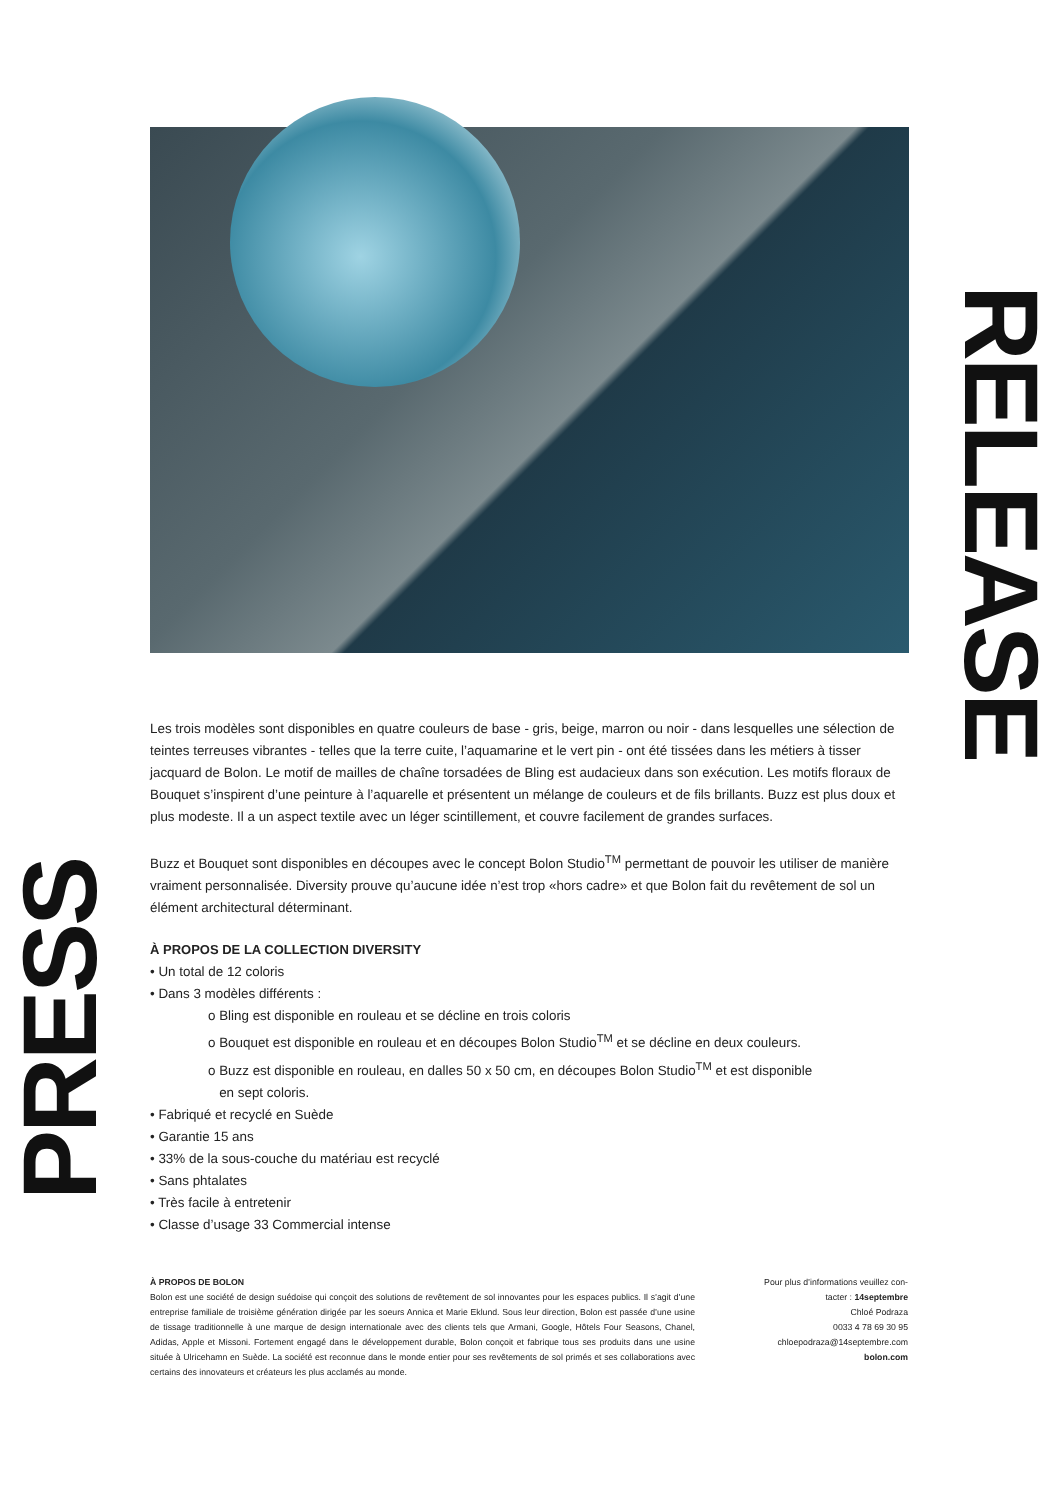RELEASE
PRESS
Les trois modèles sont disponibles en quatre couleurs de base - gris, beige, marron ou noir - dans lesquelles une sélection de teintes terreuses vibrantes - telles que la terre cuite, l’aquamarine et le vert pin - ont été tissées dans les métiers à tisser jacquard de Bolon. Le motif de mailles de chaîne torsadées de Bling est audacieux dans son exécution. Les motifs floraux de Bouquet s’inspirent d’une peinture à l’aquarelle et présentent un mélange de couleurs et de fils brillants. Buzz est plus doux et plus modeste. Il a un aspect textile avec un léger scintillement, et couvre facilement de grandes surfaces.
Buzz et Bouquet sont disponibles en découpes avec le concept Bolon Studio<sup>TM</sup> permettant de pouvoir les utiliser de manière vraiment personnalisée. Diversity prouve qu’aucune idée n’est trop «hors cadre» et que Bolon fait du revêtement de sol un élément architectural déterminant.
À PROPOS DE LA COLLECTION DIVERSITY
• Un total de 12 coloris
• Dans 3 modèles différents :
o Bling est disponible en rouleau et se décline en trois coloris
o Bouquet est disponible en rouleau et en découpes Bolon Studio<sup>TM</sup> et se décline en deux couleurs.
o Buzz est disponible en rouleau, en dalles 50 x 50 cm, en découpes Bolon Studio<sup>TM</sup> et est disponible
en sept coloris.
• Fabriqué et recyclé en Suède
• Garantie 15 ans
• 33% de la sous-couche du matériau est recyclé
• Sans phtalates
• Très facile à entretenir
• Classe d’usage 33 Commercial intense
À PROPOS DE BOLON
Bolon est une société de design suédoise qui conçoit des solutions de revêtement de sol innovantes pour les espaces publics. Il s’agit d’une entreprise familiale de troisième génération dirigée par les soeurs Annica et Marie Eklund. Sous leur direction, Bolon est passée d’une usine de tissage traditionnelle à une marque de design internationale avec des clients tels que Armani, Google, Hôtels Four Seasons, Chanel, Adidas, Apple et Missoni. Fortement engagé dans le développement durable, Bolon conçoit et fabrique tous ses produits dans une usine située à Ulricehamn en Suède. La société est reconnue dans le monde entier pour ses revêtements de sol primés et ses collaborations avec certains des innovateurs et créateurs les plus acclamés au monde.
Pour plus d’informations veuillez con-
tacter : 14septembre
Chloé Podraza
0033 4 78 69 30 95
chloepodraza@14septembre.com
bolon.com